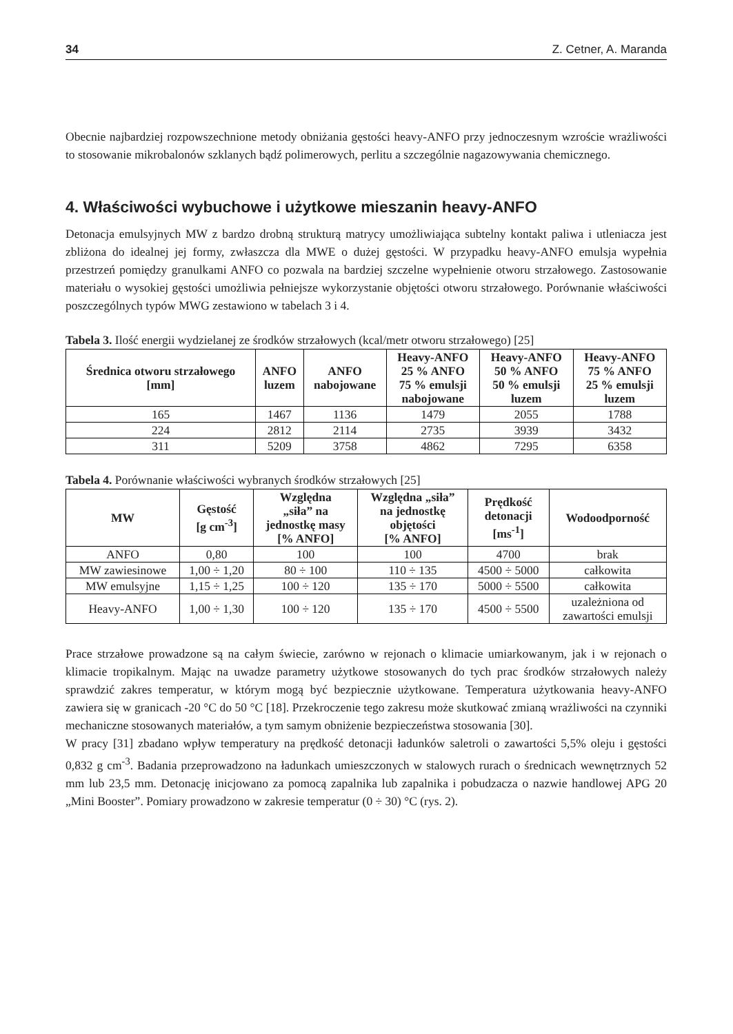34 Z. Cetner, A. Maranda
Obecnie najbardziej rozpowszechnione metody obniżania gęstości heavy-ANFO przy jednoczesnym wzroście wrażliwości to stosowanie mikrobalonów szklanych bądź polimerowych, perlitu a szczególnie nagazowywania chemicznego.
4. Właściwości wybuchowe i użytkowe mieszanin heavy-ANFO
Detonacja emulsyjnych MW z bardzo drobną strukturą matrycy umożliwiająca subtelny kontakt paliwa i utleniacza jest zbliżona do idealnej jej formy, zwłaszcza dla MWE o dużej gęstości. W przypadku heavy-ANFO emulsja wypełnia przestrzeń pomiędzy granulkami ANFO co pozwala na bardziej szczelne wypełnienie otworu strzałowego. Zastosowanie materiału o wysokiej gęstości umożliwia pełniejsze wykorzystanie objętości otworu strzałowego. Porównanie właściwości poszczególnych typów MWG zestawiono w tabelach 3 i 4.
Tabela 3. Ilość energii wydzielanej ze środków strzałowych (kcal/metr otworu strzałowego) [25]
| Średnica otworu strzałowego [mm] | ANFO luzem | ANFO nabojowane | Heavy-ANFO 25 % ANFO 75 % emulsji nabojowane | Heavy-ANFO 50 % ANFO 50 % emulsji luzem | Heavy-ANFO 75 % ANFO 25 % emulsji luzem |
| --- | --- | --- | --- | --- | --- |
| 165 | 1467 | 1136 | 1479 | 2055 | 1788 |
| 224 | 2812 | 2114 | 2735 | 3939 | 3432 |
| 311 | 5209 | 3758 | 4862 | 7295 | 6358 |
Tabela 4. Porównanie właściwości wybranych środków strzałowych [25]
| MW | Gęstość [g cm<sup>-3</sup>] | Względna „siła” na jednostkę masy [% ANFO] | Względna „siła” na jednostkę objętości [% ANFO] | Prędkość detonacji [ms<sup>-1</sup>] | Wodoodporność |
| --- | --- | --- | --- | --- | --- |
| ANFO | 0,80 | 100 | 100 | 4700 | brak |
| MW zawiesinowe | 1,00 ÷ 1,20 | 80 ÷ 100 | 110 ÷ 135 | 4500 ÷ 5000 | całkowita |
| MW emulsyjne | 1,15 ÷ 1,25 | 100 ÷ 120 | 135 ÷ 170 | 5000 ÷ 5500 | całkowita |
| Heavy-ANFO | 1,00 ÷ 1,30 | 100 ÷ 120 | 135 ÷ 170 | 4500 ÷ 5500 | uzależniona od zawartości emulsji |
Prace strzałowe prowadzone są na całym świecie, zarówno w rejonach o klimacie umiarkowanym, jak i w rejonach o klimacie tropikalnym. Mając na uwadze parametry użytkowe stosowanych do tych prac środków strzałowych należy sprawdzić zakres temperatur, w którym mogą być bezpiecznie użytkowane. Temperatura użytkowania heavy-ANFO zawiera się w granicach -20 °C do 50 °C [18]. Przekroczenie tego zakresu może skutkować zmianą wrażliwości na czynniki mechaniczne stosowanych materiałów, a tym samym obniżenie bezpieczeństwa stosowania [30].
W pracy [31] zbadano wpływ temperatury na prędkość detonacji ładunków saletroli o zawartości 5,5% oleju i gęstości 0,832 g cm<sup>-3</sup>. Badania przeprowadzono na ładunkach umieszczonych w stalowych rurach o średnicach wewnętrznych 52 mm lub 23,5 mm. Detonację inicjowano za pomocą zapalnika lub zapalnika i pobudzacza o nazwie handlowej APG 20 „Mini Booster”. Pomiary prowadzono w zakresie temperatur (0 ÷ 30) °C (rys. 2).